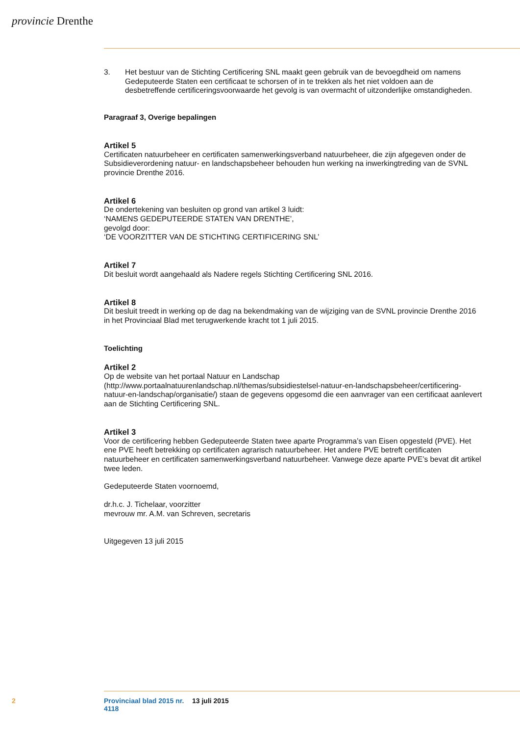provincie Drenthe
3. Het bestuur van de Stichting Certificering SNL maakt geen gebruik van de bevoegdheid om namens Gedeputeerde Staten een certificaat te schorsen of in te trekken als het niet voldoen aan de desbetreffende certificeringsvoorwaarde het gevolg is van overmacht of uitzonderlijke omstandigheden.
Paragraaf 3, Overige bepalingen
Artikel 5
Certificaten natuurbeheer en certificaten samenwerkingsverband natuurbeheer, die zijn afgegeven onder de Subsidieverordening natuur- en landschapsbeheer behouden hun werking na inwerkingtreding van de SVNL provincie Drenthe 2016.
Artikel 6
De ondertekening van besluiten op grond van artikel 3 luidt:
‘NAMENS GEDEPUTEERDE STATEN VAN DRENTHE’,
gevolgd door:
‘DE VOORZITTER VAN DE STICHTING CERTIFICERING SNL’
Artikel 7
Dit besluit wordt aangehaald als Nadere regels Stichting Certificering SNL 2016.
Artikel 8
Dit besluit treedt in werking op de dag na bekendmaking van de wijziging van de SVNL provincie Drenthe 2016 in het Provinciaal Blad met terugwerkende kracht tot 1 juli 2015.
Toelichting
Artikel 2
Op de website van het portaal Natuur en Landschap (http://www.portaalnatuurenlandschap.nl/themas/subsidiestelsel-natuur-en-landschapsbeheer/certificering-natuur-en-landschap/organisatie/) staan de gegevens opgesomd die een aanvrager van een certificaat aanlevert aan de Stichting Certificering SNL.
Artikel 3
Voor de certificering hebben Gedeputeerde Staten twee aparte Programma’s van Eisen opgesteld (PVE). Het ene PVE heeft betrekking op certificaten agrarisch natuurbeheer. Het andere PVE betreft certificaten natuurbeheer en certificaten samenwerkingsverband natuurbeheer. Vanwege deze aparte PVE’s bevat dit artikel twee leden.
Gedeputeerde Staten voornoemd,
dr.h.c. J. Tichelaar, voorzitter
mevrouw mr. A.M. van Schreven, secretaris
Uitgegeven 13 juli 2015
2 Provinciaal blad 2015 nr. 4118 13 juli 2015